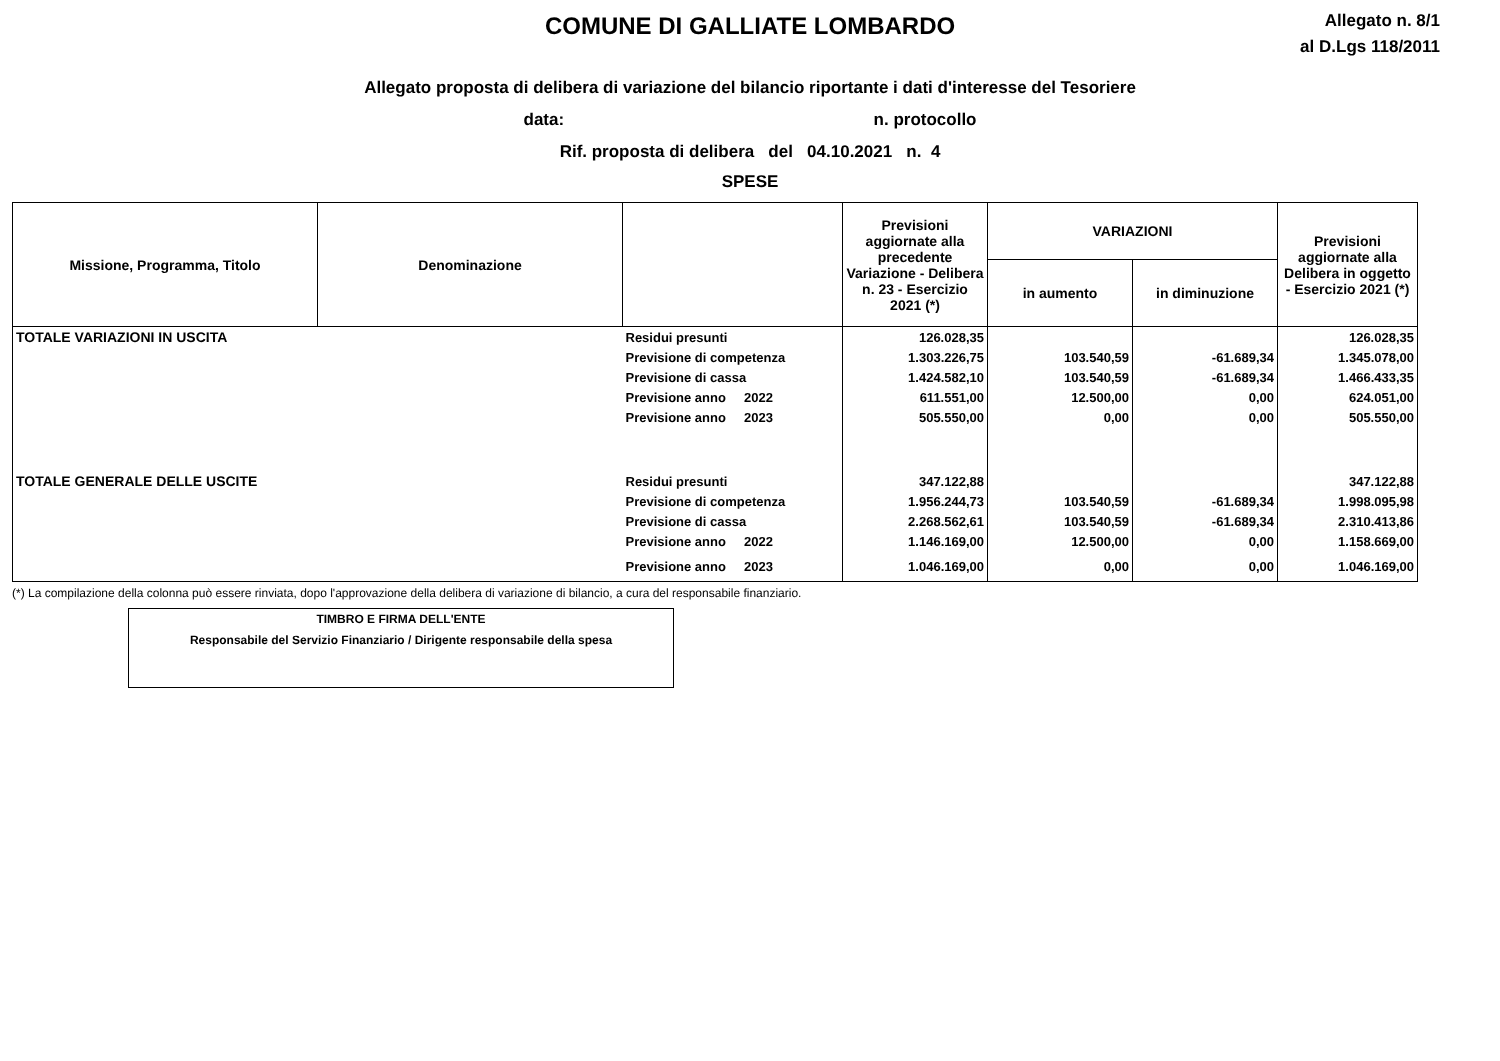COMUNE DI GALLIATE LOMBARDO
Allegato n. 8/1
al D.Lgs 118/2011
Allegato proposta di delibera di variazione del bilancio riportante i dati d'interesse del Tesoriere
data: n. protocollo
Rif. proposta di delibera del 04.10.2021 n. 4
SPESE
| Missione, Programma, Titolo | Denominazione | | Previsioni aggiornate alla precedente Variazione - Delibera n. 23 - Esercizio 2021 (*) | VARIAZIONI | | Previsioni aggiornate alla Delibera in oggetto - Esercizio 2021 (*) |
| --- | --- | --- | --- | --- | --- | --- |
| | | | | in aumento | in diminuzione | |
| TOTALE VARIAZIONI IN USCITA | | Residui presunti | 126.028,35 | | | 126.028,35 |
| | | Previsione di competenza | 1.303.226,75 | 103.540,59 | -61.689,34 | 1.345.078,00 |
| | | Previsione di cassa | 1.424.582,10 | 103.540,59 | -61.689,34 | 1.466.433,35 |
| | | Previsione anno 2022 | 611.551,00 | 12.500,00 | 0,00 | 624.051,00 |
| | | Previsione anno 2023 | 505.550,00 | 0,00 | 0,00 | 505.550,00 |
| TOTALE GENERALE DELLE USCITE | | Residui presunti | 347.122,88 | | | 347.122,88 |
| | | Previsione di competenza | 1.956.244,73 | 103.540,59 | -61.689,34 | 1.998.095,98 |
| | | Previsione di cassa | 2.268.562,61 | 103.540,59 | -61.689,34 | 2.310.413,86 |
| | | Previsione anno 2022 | 1.146.169,00 | 12.500,00 | 0,00 | 1.158.669,00 |
| | | Previsione anno 2023 | 1.046.169,00 | 0,00 | 0,00 | 1.046.169,00 |
(*) La compilazione della colonna può essere rinviata, dopo l'approvazione della delibera di variazione di bilancio, a cura del responsabile finanziario.
TIMBRO E FIRMA DELL'ENTE
Responsabile del Servizio Finanziario / Dirigente responsabile della spesa